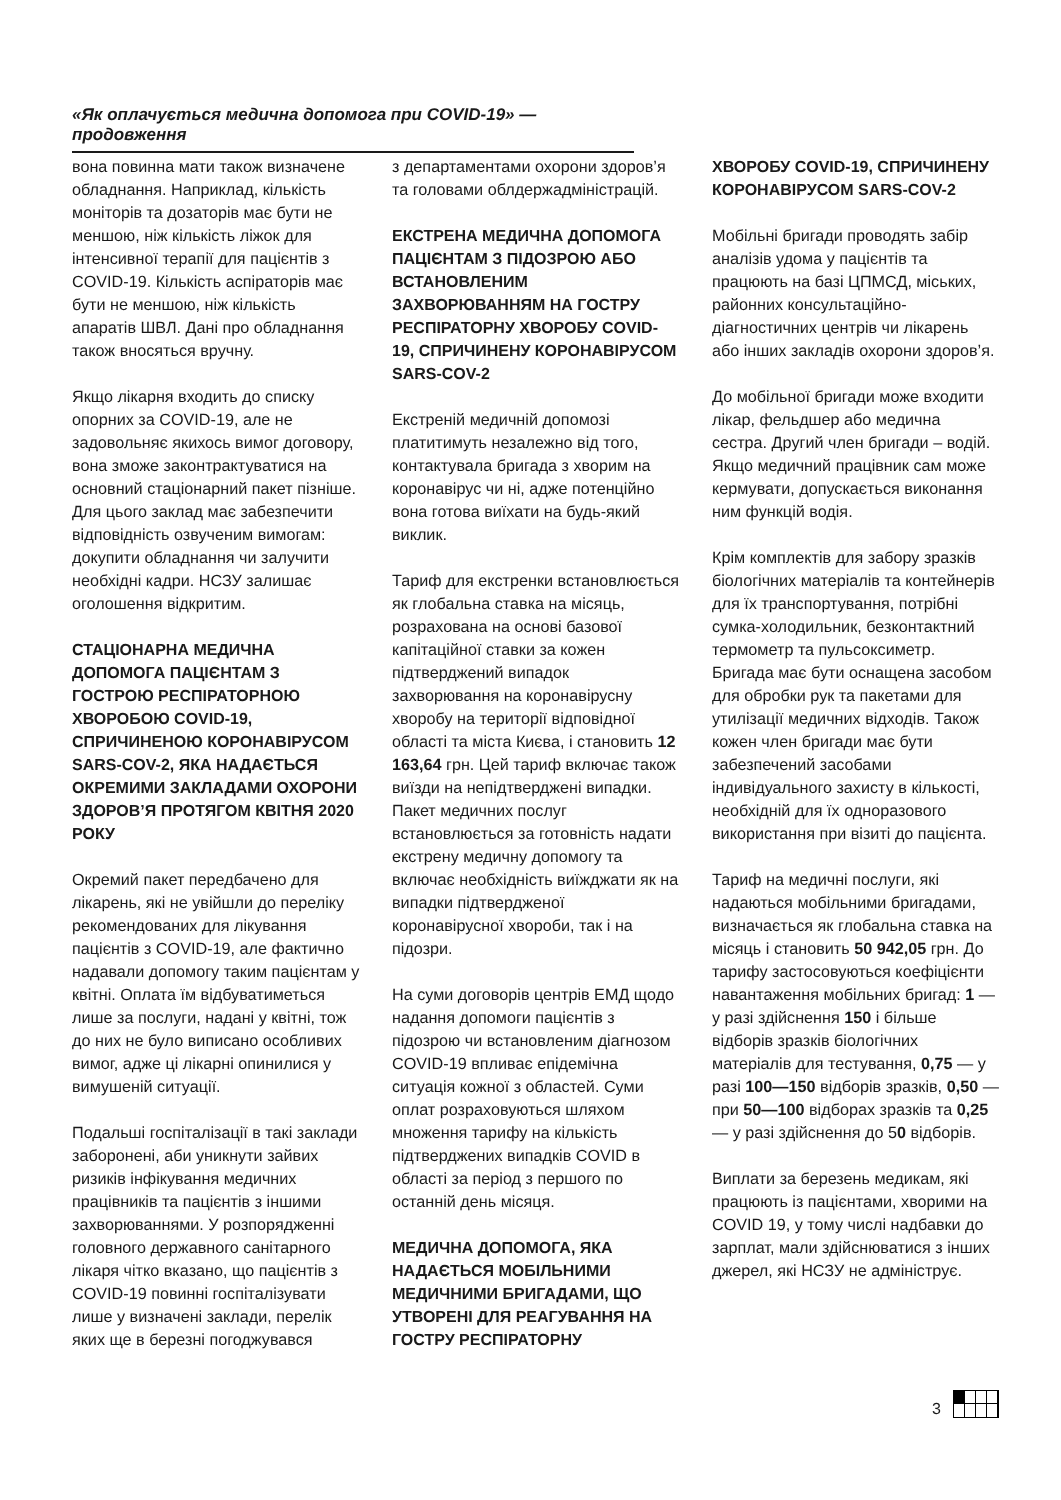«Як оплачується медична допомога при COVID-19» — продовження
вона повинна мати також визначене обладнання. Наприклад, кількість моніторів та дозаторів має бути не меншою, ніж кількість ліжок для інтенсивної терапії для пацієнтів з COVID-19. Кількість аспіраторів має бути не меншою, ніж кількість апаратів ШВЛ. Дані про обладнання також вносяться вручну.
Якщо лікарня входить до списку опорних за COVID-19, але не задовольняє якихось вимог договору, вона зможе законтрактуватися на основний стаціонарний пакет пізніше. Для цього заклад має забезпечити відповідність озвученим вимогам: докупити обладнання чи залучити необхідні кадри. НСЗУ залишає оголошення відкритим.
СТАЦІОНАРНА МЕДИЧНА ДОПОМОГА ПАЦІЄНТАМ З ГОСТРОЮ РЕСПІРАТОРНОЮ ХВОРОБОЮ COVID-19, СПРИЧИНЕНОЮ КОРОНАВІРУСОМ SARS-COV-2, ЯКА НАДАЄТЬСЯ ОКРЕМИМИ ЗАКЛАДАМИ ОХОРОНИ ЗДОРОВ’Я ПРОТЯГОМ КВІТНЯ 2020 РОКУ
Окремий пакет передбачено для лікарень, які не увійшли до переліку рекомендованих для лікування пацієнтів з COVID-19, але фактично надавали допомогу таким пацієнтам у квітні. Оплата їм відбуватиметься лише за послуги, надані у квітні, тож до них не було виписано особливих вимог, адже ці лікарні опинилися у вимушеній ситуації.
Подальші госпіталізації в такі заклади заборонені, аби уникнути зайвих ризиків інфікування медичних працівників та пацієнтів з іншими захворюваннями. У розпорядженні головного державного санітарного лікаря чітко вказано, що пацієнтів з COVID-19 повинні госпіталізувати лише у визначені заклади, перелік яких ще в березні погоджувався
з департаментами охорони здоров’я та головами облдержадміністрацій.
ЕКСТРЕНА МЕДИЧНА ДОПОМОГА ПАЦІЄНТАМ З ПІДОЗРОЮ АБО ВСТАНОВЛЕНИМ ЗАХВОРЮВАННЯМ НА ГОСТРУ РЕСПІРАТОРНУ ХВОРОБУ COVID-19, СПРИЧИНЕНУ КОРОНАВІРУСОМ SARS-COV-2
Екстреній медичній допомозі платитимуть незалежно від того, контактувала бригада з хворим на коронавірус чи ні, адже потенційно вона готова виїхати на будь-який виклик.
Тариф для екстренки встановлюється як глобальна ставка на місяць, розрахована на основі базової капітаційної ставки за кожен підтверджений випадок захворювання на коронавірусну хворобу на території відповідної області та міста Києва, і становить 12 163,64 грн. Цей тариф включає також виїзди на непідтверджені випадки. Пакет медичних послуг встановлюється за готовність надати екстрену медичну допомогу та включає необхідність виїжджати як на випадки підтвердженої коронавірусної хвороби, так і на підозри.
На суми договорів центрів ЕМД щодо надання допомоги пацієнтів з підозрою чи встановленим діагнозом COVID-19 впливає епідемічна ситуація кожної з областей. Суми оплат розраховуються шляхом множення тарифу на кількість підтверджених випадків COVID в області за період з першого по останній день місяця.
МЕДИЧНА ДОПОМОГА, ЯКА НАДАЄТЬСЯ МОБІЛЬНИМИ МЕДИЧНИМИ БРИГАДАМИ, ЩО УТВОРЕНІ ДЛЯ РЕАГУВАННЯ НА ГОСТРУ РЕСПІРАТОРНУ
ХВОРОБУ COVID-19, СПРИЧИНЕНУ КОРОНАВІРУСОМ SARS-COV-2
Мобільні бригади проводять забір аналізів удома у пацієнтів та працюють на базі ЦПМСД, міських, районних консультаційно-діагностичних центрів чи лікарень або інших закладів охорони здоров’я.
До мобільної бригади може входити лікар, фельдшер або медична сестра. Другий член бригади – водій. Якщо медичний працівник сам може кермувати, допускається виконання ним функцій водія.
Крім комплектів для забору зразків біологічних матеріалів та контейнерів для їх транспортування, потрібні сумка-холодильник, безконтактний термометр та пульсоксиметр. Бригада має бути оснащена засобом для обробки рук та пакетами для утилізації медичних відходів. Також кожен член бригади має бути забезпечений засобами індивідуального захисту в кількості, необхідній для їх одноразового використання при візиті до пацієнта.
Тариф на медичні послуги, які надаються мобільними бригадами, визначається як глобальна ставка на місяць і становить 50 942,05 грн. До тарифу застосовуються коефіцієнти навантаження мобільних бригад: 1 — у разі здійснення 150 і більше відборів зразків біологічних матеріалів для тестування, 0,75 — у разі 100—150 відборів зразків, 0,50 — при 50—100 відборах зразків та 0,25 — у разі здійснення до 50 відборів.
Виплати за березень медикам, які працюють із пацієнтами, хворими на COVID 19, у тому числі надбавки до зарплат, мали здійснюватися з інших джерел, які НСЗУ не адмініструє.
3